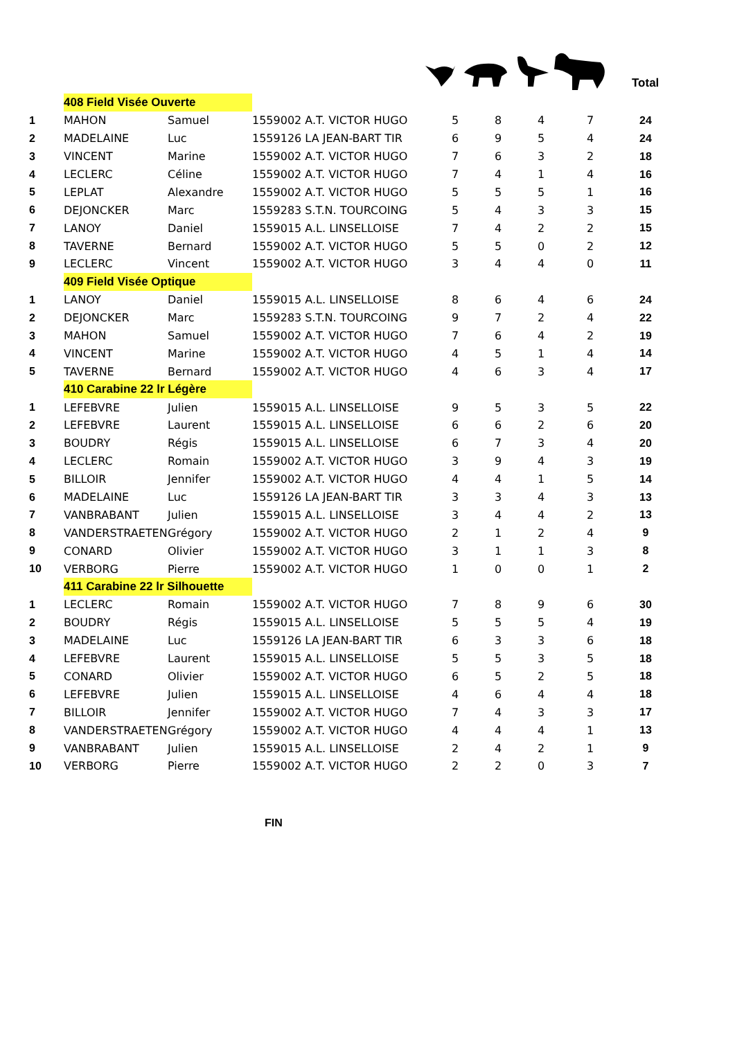Total
| | 408 Field Visée Ouverte | | | | | | | |
| 1 | MAHON | Samuel | 1559002 A.T. VICTOR HUGO | 5 | 8 | 4 | 7 | 24 |
| 2 | MADELAINE | Luc | 1559126 LA JEAN-BART TIR | 6 | 9 | 5 | 4 | 24 |
| 3 | VINCENT | Marine | 1559002 A.T. VICTOR HUGO | 7 | 6 | 3 | 2 | 18 |
| 4 | LECLERC | Céline | 1559002 A.T. VICTOR HUGO | 7 | 4 | 1 | 4 | 16 |
| 5 | LEPLAT | Alexandre | 1559002 A.T. VICTOR HUGO | 5 | 5 | 5 | 1 | 16 |
| 6 | DEJONCKER | Marc | 1559283 S.T.N. TOURCOING | 5 | 4 | 3 | 3 | 15 |
| 7 | LANOY | Daniel | 1559015 A.L. LINSELLOISE | 7 | 4 | 2 | 2 | 15 |
| 8 | TAVERNE | Bernard | 1559002 A.T. VICTOR HUGO | 5 | 5 | 0 | 2 | 12 |
| 9 | LECLERC | Vincent | 1559002 A.T. VICTOR HUGO | 3 | 4 | 4 | 0 | 11 |
| | 409 Field Visée Optique | | | | | | | |
| 1 | LANOY | Daniel | 1559015 A.L. LINSELLOISE | 8 | 6 | 4 | 6 | 24 |
| 2 | DEJONCKER | Marc | 1559283 S.T.N. TOURCOING | 9 | 7 | 2 | 4 | 22 |
| 3 | MAHON | Samuel | 1559002 A.T. VICTOR HUGO | 7 | 6 | 4 | 2 | 19 |
| 4 | VINCENT | Marine | 1559002 A.T. VICTOR HUGO | 4 | 5 | 1 | 4 | 14 |
| 5 | TAVERNE | Bernard | 1559002 A.T. VICTOR HUGO | 4 | 6 | 3 | 4 | 17 |
| | 410 Carabine 22 lr Légère | | | | | | | |
| 1 | LEFEBVRE | Julien | 1559015 A.L. LINSELLOISE | 9 | 5 | 3 | 5 | 22 |
| 2 | LEFEBVRE | Laurent | 1559015 A.L. LINSELLOISE | 6 | 6 | 2 | 6 | 20 |
| 3 | BOUDRY | Régis | 1559015 A.L. LINSELLOISE | 6 | 7 | 3 | 4 | 20 |
| 4 | LECLERC | Romain | 1559002 A.T. VICTOR HUGO | 3 | 9 | 4 | 3 | 19 |
| 5 | BILLOIR | Jennifer | 1559002 A.T. VICTOR HUGO | 4 | 4 | 1 | 5 | 14 |
| 6 | MADELAINE | Luc | 1559126 LA JEAN-BART TIR | 3 | 3 | 4 | 3 | 13 |
| 7 | VANBRABANT | Julien | 1559015 A.L. LINSELLOISE | 3 | 4 | 4 | 2 | 13 |
| 8 | VANDERSTRAETEN | Grégory | 1559002 A.T. VICTOR HUGO | 2 | 1 | 2 | 4 | 9 |
| 9 | CONARD | Olivier | 1559002 A.T. VICTOR HUGO | 3 | 1 | 1 | 3 | 8 |
| 10 | VERBORG | Pierre | 1559002 A.T. VICTOR HUGO | 1 | 0 | 0 | 1 | 2 |
| | 411 Carabine 22 lr Silhouette | | | | | | | |
| 1 | LECLERC | Romain | 1559002 A.T. VICTOR HUGO | 7 | 8 | 9 | 6 | 30 |
| 2 | BOUDRY | Régis | 1559015 A.L. LINSELLOISE | 5 | 5 | 5 | 4 | 19 |
| 3 | MADELAINE | Luc | 1559126 LA JEAN-BART TIR | 6 | 3 | 3 | 6 | 18 |
| 4 | LEFEBVRE | Laurent | 1559015 A.L. LINSELLOISE | 5 | 5 | 3 | 5 | 18 |
| 5 | CONARD | Olivier | 1559002 A.T. VICTOR HUGO | 6 | 5 | 2 | 5 | 18 |
| 6 | LEFEBVRE | Julien | 1559015 A.L. LINSELLOISE | 4 | 6 | 4 | 4 | 18 |
| 7 | BILLOIR | Jennifer | 1559002 A.T. VICTOR HUGO | 7 | 4 | 3 | 3 | 17 |
| 8 | VANDERSTRAETEN | Grégory | 1559002 A.T. VICTOR HUGO | 4 | 4 | 4 | 1 | 13 |
| 9 | VANBRABANT | Julien | 1559015 A.L. LINSELLOISE | 2 | 4 | 2 | 1 | 9 |
| 10 | VERBORG | Pierre | 1559002 A.T. VICTOR HUGO | 2 | 2 | 0 | 3 | 7 |
FIN